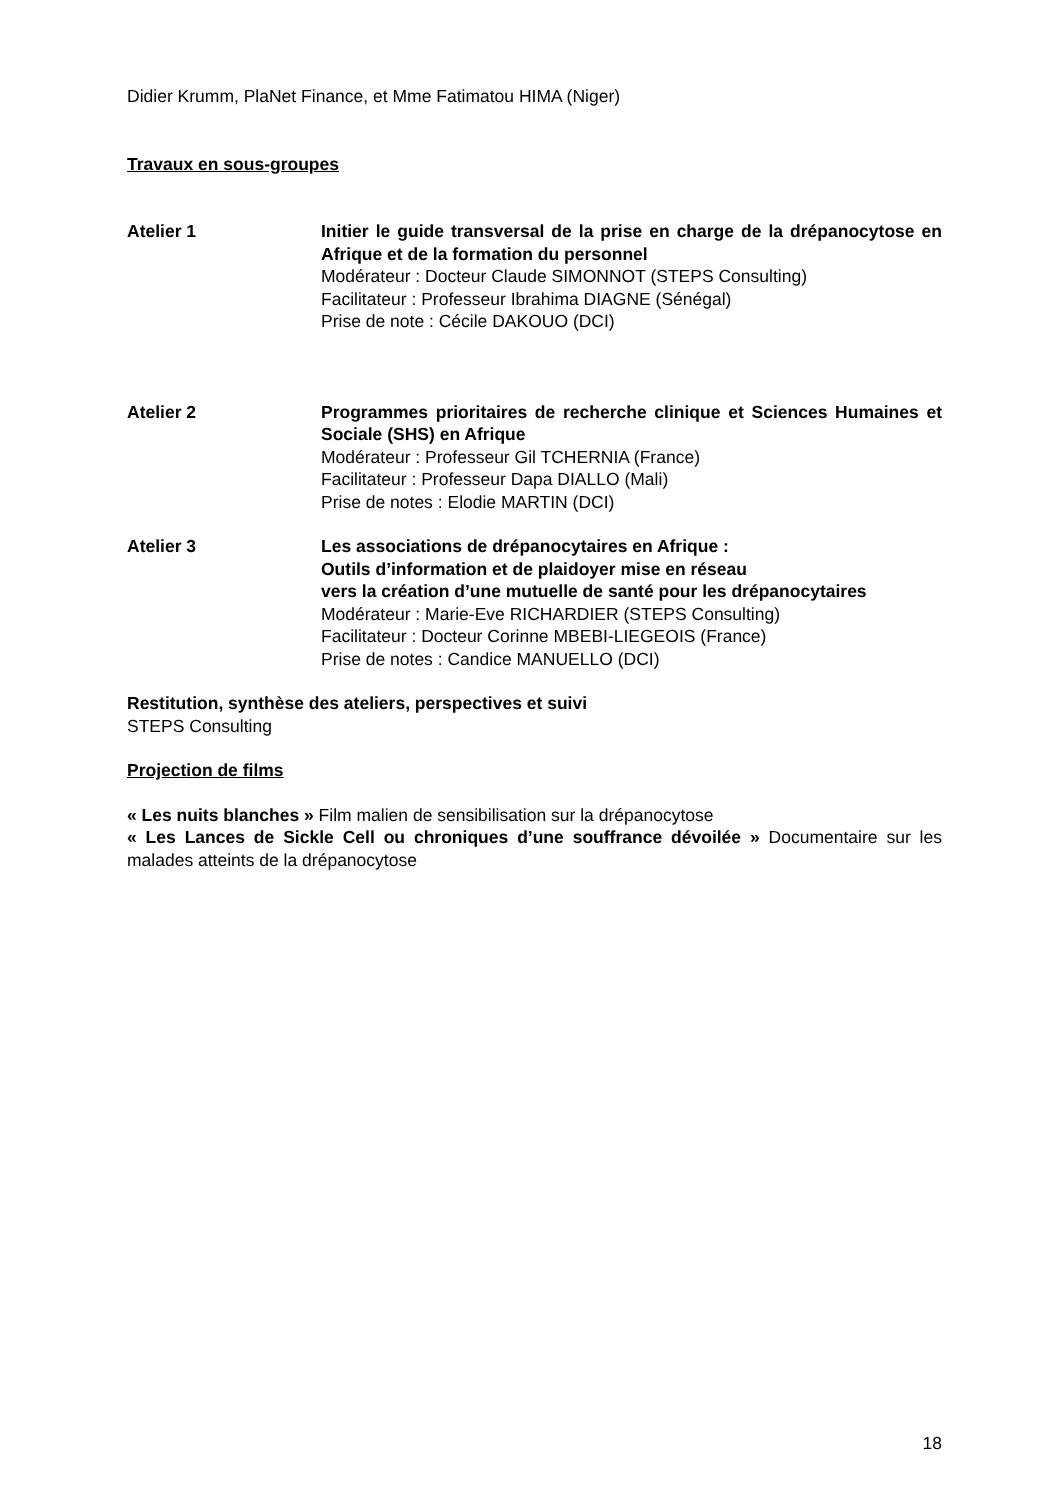Didier Krumm, PlaNet Finance, et Mme Fatimatou HIMA (Niger)
Travaux en sous-groupes
Atelier 1 Initier le guide transversal de la prise en charge de la drépanocytose en Afrique et de la formation du personnel
Modérateur : Docteur Claude SIMONNOT (STEPS Consulting)
Facilitateur : Professeur Ibrahima DIAGNE (Sénégal)
Prise de note : Cécile DAKOUO (DCI)
Atelier 2 Programmes prioritaires de recherche clinique et Sciences Humaines et Sociale (SHS) en Afrique
Modérateur : Professeur Gil TCHERNIA (France)
Facilitateur : Professeur Dapa DIALLO (Mali)
Prise de notes : Elodie MARTIN (DCI)
Atelier 3 Les associations de drépanocytaires en Afrique :
Outils d’information et de plaidoyer mise en réseau
vers la création d’une mutuelle de santé pour les drépanocytaires
Modérateur : Marie-Eve RICHARDIER (STEPS Consulting)
Facilitateur : Docteur Corinne MBEBI-LIEGEOIS (France)
Prise de notes : Candice MANUELLO (DCI)
Restitution, synthèse des ateliers, perspectives et suivi
STEPS Consulting
Projection de films
« Les nuits blanches » Film malien de sensibilisation sur la drépanocytose
« Les Lances de Sickle Cell ou chroniques d’une souffrance dévoilée » Documentaire sur les malades atteints de la drépanocytose
18